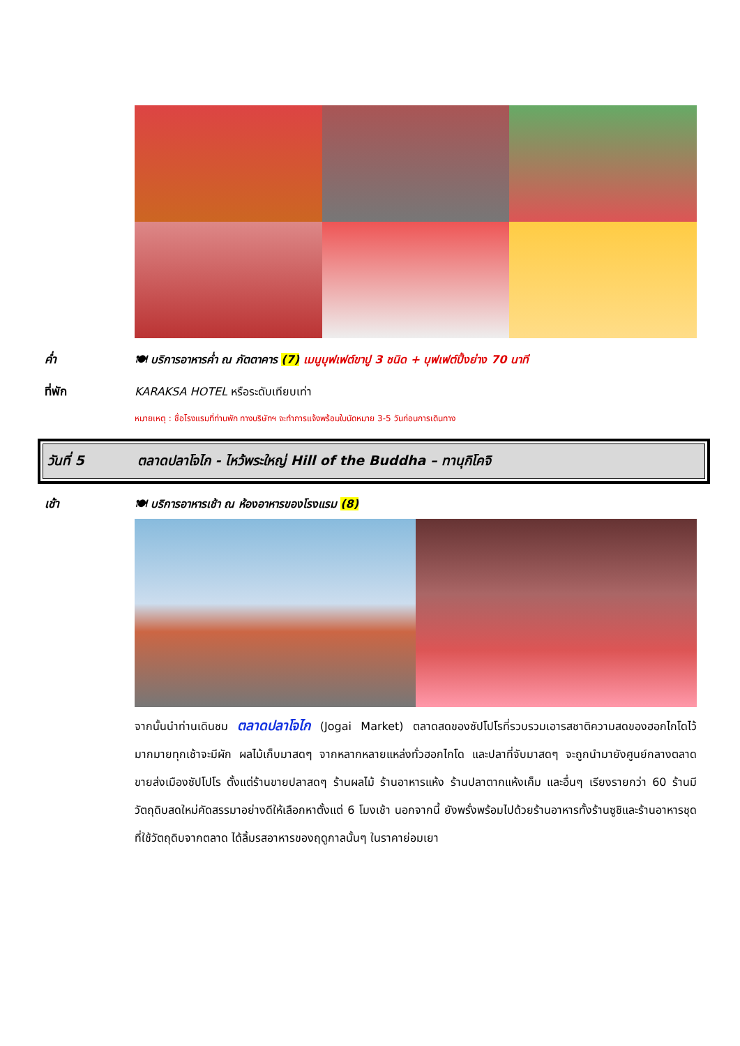ค่ำ 🍽 บริการอาหารค่ำ ณ ภัตตาคาร (7) เมนูบุฟเฟต์ขาปู 3 ชนิด + บุฟเฟต์ปิ้งย่าง 70 นาที
ที่พัก KARAKSA HOTEL หรือระดับเทียบเท่า
หมายเหตุ : ชื่อโรงแรมที่ท่านพัก ทางบริษัทฯ จะทำการแจ้งพร้อมใบนัดหมาย 3-5 วันก่อนการเดินทาง
วันที่ 5 ตลาดปลาโจไก - ไหว้พระใหญ่ Hill of the Buddha – ทานุกิโคจิ
เช้า 🍽 บริการอาหารเช้า ณ ห้องอาหารของโรงแรม (8)
จากนั้นนำท่านเดินชม ตลาดปลาโจไก (Jogai Market) ตลาดสดของซัปโปโรที่รวบรวมเอารสชาติความสดของฮอกไกโดไว้มากมายทุกเช้าจะมีผัก ผลไม้เก็บมาสดๆ จากหลากหลายแหล่งทั่วฮอกไกโด และปลาที่จับมาสดๆ จะถูกนำมายังศูนย์กลางตลาดขายส่งเมืองซัปโปโร ตั้งแต่ร้านขายปลาสดๆ ร้านผลไม้ ร้านอาหารแห้ง ร้านปลาตากแห้งเค็ม และอื่นๆ เรียงรายกว่า 60 ร้านมีวัตถุดิบสดใหม่คัดสรรมาอย่างดีให้เลือกหาตั้งแต่ 6 โมงเช้า นอกจากนี้ ยังพรั่งพร้อมไปด้วยร้านอาหารทั้งร้านซูชิและร้านอาหารชุดที่ใช้วัตถุดิบจากตลาด ได้ลิ้มรสอาหารของฤดูกาลนั้นๆ ในราคาย่อมเยา